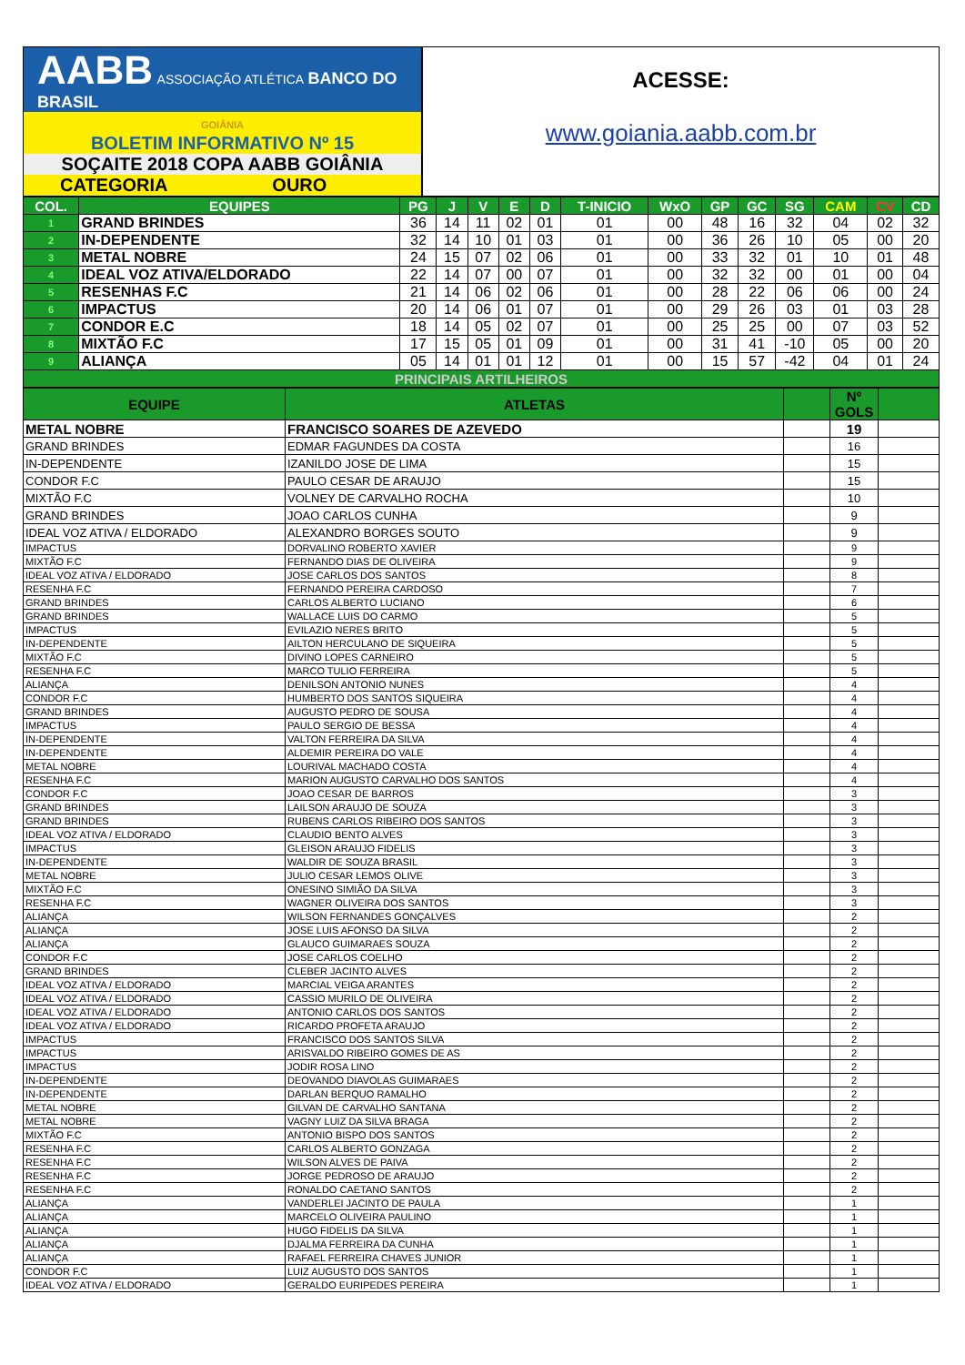| AABB ASSOCIAÇÃO ATLÉTICA BANCO DO BRASIL | ACESSE: |
| GOIÂNIA BOLETIM INFORMATIVO Nº 15 | www.goiania.aabb.com.br |
| SOÇAITE 2018 COPA AABB GOIÂNIA | |
| CATEGORIA OURO | |
| COL. | EQUIPES | PG | J | V | E | D | T-INICIO | WxO | GP | GC | SG | CAM | CV | CD |
| --- | --- | --- | --- | --- | --- | --- | --- | --- | --- | --- | --- | --- | --- | --- |
| 1 | GRAND BRINDES | 36 | 14 | 11 | 02 | 01 | 01 | 00 | 48 | 16 | 32 | 04 | 02 | 32 |
| 2 | IN-DEPENDENTE | 32 | 14 | 10 | 01 | 03 | 01 | 00 | 36 | 26 | 10 | 05 | 00 | 20 |
| 3 | METAL NOBRE | 24 | 15 | 07 | 02 | 06 | 01 | 00 | 33 | 32 | 01 | 10 | 01 | 48 |
| 4 | IDEAL VOZ ATIVA/ELDORADO | 22 | 14 | 07 | 00 | 07 | 01 | 00 | 32 | 32 | 00 | 01 | 00 | 04 |
| 5 | RESENHAS F.C | 21 | 14 | 06 | 02 | 06 | 01 | 00 | 28 | 22 | 06 | 06 | 00 | 24 |
| 6 | IMPACTUS | 20 | 14 | 06 | 01 | 07 | 01 | 00 | 29 | 26 | 03 | 01 | 03 | 28 |
| 7 | CONDOR E.C | 18 | 14 | 05 | 02 | 07 | 01 | 00 | 25 | 25 | 00 | 07 | 03 | 52 |
| 8 | MIXTÃO F.C | 17 | 15 | 05 | 01 | 09 | 01 | 00 | 31 | 41 | -10 | 05 | 00 | 20 |
| 9 | ALIANÇA | 05 | 14 | 01 | 01 | 12 | 01 | 00 | 15 | 57 | -42 | 04 | 01 | 24 |
| PRINCIPAIS ARTILHEIROS | | | | | | | | | | | | | | |
| EQUIPE | ATLETAS | | Nº GOLS | |
| METAL NOBRE | FRANCISCO SOARES DE AZEVEDO | | 19 | |
| GRAND BRINDES | EDMAR FAGUNDES DA COSTA | | 16 | |
| IN-DEPENDENTE | IZANILDO JOSE DE LIMA | | 15 | |
| CONDOR F.C | PAULO CESAR DE ARAUJO | | 15 | |
| MIXTÃO F.C | VOLNEY DE CARVALHO ROCHA | | 10 | |
| GRAND BRINDES | JOAO CARLOS CUNHA | | 9 | |
| IDEAL VOZ ATIVA / ELDORADO | ALEXANDRO BORGES SOUTO | | 9 | |
| IMPACTUS | DORVALINO ROBERTO XAVIER | | 9 | |
| MIXTÃO F.C | FERNANDO DIAS DE OLIVEIRA | | 9 | |
| IDEAL VOZ ATIVA / ELDORADO | JOSE CARLOS DOS SANTOS | | 8 | |
| RESENHA F.C | FERNANDO PEREIRA CARDOSO | | 7 | |
| GRAND BRINDES | CARLOS ALBERTO LUCIANO | | 6 | |
| GRAND BRINDES | WALLACE LUIS DO CARMO | | 5 | |
| IMPACTUS | EVILAZIO NERES BRITO | | 5 | |
| IN-DEPENDENTE | AILTON HERCULANO DE SIQUEIRA | | 5 | |
| MIXTÃO F.C | DIVINO LOPES CARNEIRO | | 5 | |
| RESENHA F.C | MARCO TULIO FERREIRA | | 5 | |
| ALIANÇA | DENILSON ANTONIO NUNES | | 4 | |
| CONDOR F.C | HUMBERTO DOS SANTOS SIQUEIRA | | 4 | |
| GRAND BRINDES | AUGUSTO PEDRO DE SOUSA | | 4 | |
| IMPACTUS | PAULO SERGIO DE BESSA | | 4 | |
| IN-DEPENDENTE | VALTON FERREIRA DA SILVA | | 4 | |
| IN-DEPENDENTE | ALDEMIR PEREIRA DO VALE | | 4 | |
| METAL NOBRE | LOURIVAL MACHADO COSTA | | 4 | |
| RESENHA F.C | MARION AUGUSTO CARVALHO DOS SANTOS | | 4 | |
| CONDOR F.C | JOAO CESAR DE BARROS | | 3 | |
| GRAND BRINDES | LAILSON ARAUJO DE SOUZA | | 3 | |
| GRAND BRINDES | RUBENS CARLOS RIBEIRO DOS SANTOS | | 3 | |
| IDEAL VOZ ATIVA / ELDORADO | CLAUDIO BENTO ALVES | | 3 | |
| IMPACTUS | GLEISON ARAUJO FIDELIS | | 3 | |
| IN-DEPENDENTE | WALDIR DE SOUZA BRASIL | | 3 | |
| METAL NOBRE | JULIO CESAR LEMOS OLIVE | | 3 | |
| MIXTÃO F.C | ONESINO SIMIÃO DA SILVA | | 3 | |
| RESENHA F.C | WAGNER OLIVEIRA DOS SANTOS | | 3 | |
| ALIANÇA | WILSON FERNANDES GONÇALVES | | 2 | |
| ALIANÇA | JOSE LUIS AFONSO DA SILVA | | 2 | |
| ALIANÇA | GLAUCO GUIMARAES SOUZA | | 2 | |
| CONDOR F.C | JOSE CARLOS COELHO | | 2 | |
| GRAND BRINDES | CLEBER JACINTO ALVES | | 2 | |
| IDEAL VOZ ATIVA / ELDORADO | MARCIAL VEIGA ARANTES | | 2 | |
| IDEAL VOZ ATIVA / ELDORADO | CASSIO MURILO DE OLIVEIRA | | 2 | |
| IDEAL VOZ ATIVA / ELDORADO | ANTONIO CARLOS DOS SANTOS | | 2 | |
| IDEAL VOZ ATIVA / ELDORADO | RICARDO PROFETA ARAUJO | | 2 | |
| IMPACTUS | FRANCISCO DOS SANTOS SILVA | | 2 | |
| IMPACTUS | ARISVALDO RIBEIRO GOMES DE AS | | 2 | |
| IMPACTUS | JODIR ROSA LINO | | 2 | |
| IN-DEPENDENTE | DEOVANDO DIAVOLAS GUIMARAES | | 2 | |
| IN-DEPENDENTE | DARLAN BERQUO RAMALHO | | 2 | |
| METAL NOBRE | GILVAN DE CARVALHO SANTANA | | 2 | |
| METAL NOBRE | VAGNY LUIZ DA SILVA BRAGA | | 2 | |
| MIXTÃO F.C | ANTONIO BISPO DOS SANTOS | | 2 | |
| RESENHA F.C | CARLOS ALBERTO GONZAGA | | 2 | |
| RESENHA F.C | WILSON ALVES DE PAIVA | | 2 | |
| RESENHA F.C | JORGE PEDROSO DE ARAUJO | | 2 | |
| RESENHA F.C | RONALDO CAETANO SANTOS | | 2 | |
| ALIANÇA | VANDERLEI JACINTO DE PAULA | | 1 | |
| ALIANÇA | MARCELO OLIVEIRA PAULINO | | 1 | |
| ALIANÇA | HUGO FIDELIS DA SILVA | | 1 | |
| ALIANÇA | DJALMA FERREIRA DA CUNHA | | 1 | |
| ALIANÇA | RAFAEL FERREIRA CHAVES JUNIOR | | 1 | |
| CONDOR F.C | LUIZ AUGUSTO DOS SANTOS | | 1 | |
| IDEAL VOZ ATIVA / ELDORADO | GERALDO EURIPEDES PEREIRA | | 1 | |